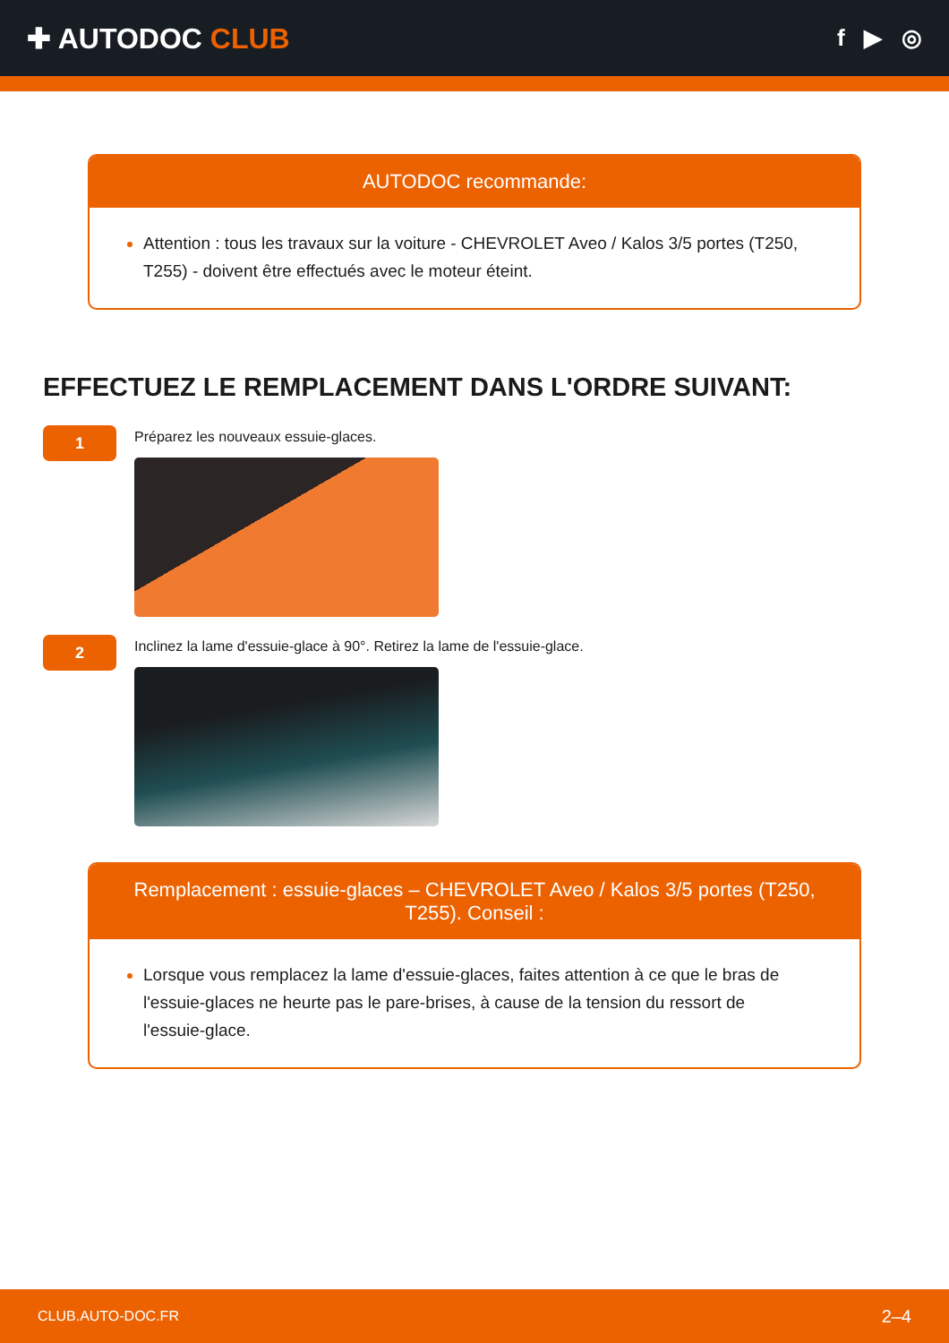✚ AUTODOC CLUB
f ▶ ◎
AUTODOC recommande:
Attention : tous les travaux sur la voiture - CHEVROLET Aveo / Kalos 3/5 portes (T250, T255) - doivent être effectués avec le moteur éteint.
EFFECTUEZ LE REMPLACEMENT DANS L'ORDRE SUIVANT:
1
Préparez les nouveaux essuie-glaces.
2
Inclinez la lame d'essuie-glace à 90°. Retirez la lame de l'essuie-glace.
Remplacement : essuie-glaces – CHEVROLET Aveo / Kalos 3/5 portes (T250, T255). Conseil :
Lorsque vous remplacez la lame d'essuie-glaces, faites attention à ce que le bras de l'essuie-glaces ne heurte pas le pare-brises, à cause de la tension du ressort de l'essuie-glace.
CLUB.AUTO-DOC.FR 2–4